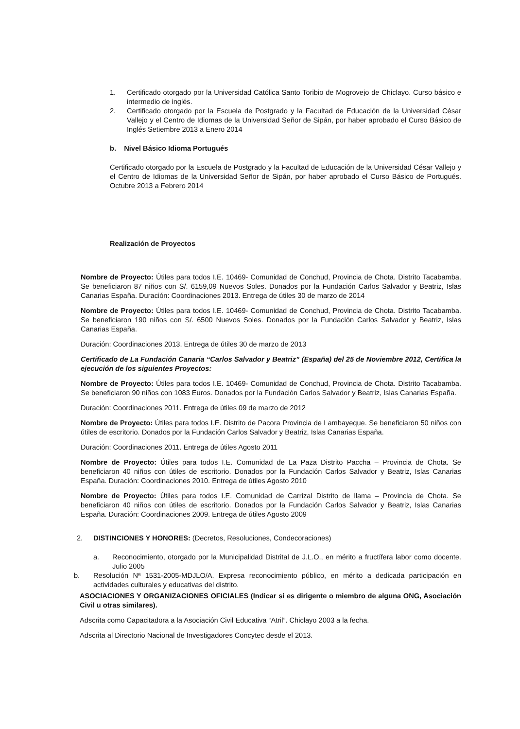1. Certificado otorgado por la Universidad Católica Santo Toribio de Mogrovejo de Chiclayo. Curso básico e intermedio de inglés.
2. Certificado otorgado por la Escuela de Postgrado y la Facultad de Educación de la Universidad César Vallejo y el Centro de Idiomas de la Universidad Señor de Sipán, por haber aprobado el Curso Básico de Inglés Setiembre 2013 a Enero 2014
b. Nivel Básico Idioma Portugués
Certificado otorgado por la Escuela de Postgrado y la Facultad de Educación de la Universidad César Vallejo y el Centro de Idiomas de la Universidad Señor de Sipán, por haber aprobado el Curso Básico de Portugués. Octubre 2013 a Febrero 2014
Realización de Proyectos
Nombre de Proyecto: Útiles para todos I.E. 10469- Comunidad de Conchud, Provincia de Chota. Distrito Tacabamba. Se beneficiaron 87 niños con S/. 6159,09 Nuevos Soles. Donados por la Fundación Carlos Salvador y Beatriz, Islas Canarias España. Duración: Coordinaciones 2013. Entrega de útiles 30 de marzo de 2014
Nombre de Proyecto: Útiles para todos I.E. 10469- Comunidad de Conchud, Provincia de Chota. Distrito Tacabamba. Se beneficiaron 190 niños con S/. 6500 Nuevos Soles. Donados por la Fundación Carlos Salvador y Beatriz, Islas Canarias España.
Duración: Coordinaciones 2013. Entrega de útiles 30 de marzo de 2013
Certificado de La Fundación Canaria “Carlos Salvador y Beatriz” (España) del 25 de Noviembre 2012, Certifica la ejecución de los siguientes Proyectos:
Nombre de Proyecto: Útiles para todos I.E. 10469- Comunidad de Conchud, Provincia de Chota. Distrito Tacabamba. Se beneficiaron 90 niños con 1083 Euros. Donados por la Fundación Carlos Salvador y Beatriz, Islas Canarias España.
Duración: Coordinaciones 2011. Entrega de útiles 09 de marzo de 2012
Nombre de Proyecto: Útiles para todos I.E. Distrito de Pacora Provincia de Lambayeque. Se beneficiaron 50 niños con útiles de escritorio. Donados por la Fundación Carlos Salvador y Beatriz, Islas Canarias España.
Duración: Coordinaciones 2011. Entrega de útiles Agosto 2011
Nombre de Proyecto: Útiles para todos I.E. Comunidad de La Paza Distrito Paccha – Provincia de Chota. Se beneficiaron 40 niños con útiles de escritorio. Donados por la Fundación Carlos Salvador y Beatriz, Islas Canarias España. Duración: Coordinaciones 2010. Entrega de útiles Agosto 2010
Nombre de Proyecto: Útiles para todos I.E. Comunidad de Carrizal Distrito de llama – Provincia de Chota. Se beneficiaron 40 niños con útiles de escritorio. Donados por la Fundación Carlos Salvador y Beatriz, Islas Canarias España. Duración: Coordinaciones 2009. Entrega de útiles Agosto 2009
2. DISTINCIONES Y HONORES: (Decretos, Resoluciones, Condecoraciones)
a. Reconocimiento, otorgado por la Municipalidad Distrital de J.L.O., en mérito a fructífera labor como docente. Julio 2005
b. Resolución Nª 1531-2005-MDJLO/A. Expresa reconocimiento público, en mérito a dedicada participación en actividades culturales y educativas del distrito.
ASOCIACIONES Y ORGANIZACIONES OFICIALES (Indicar si es dirigente o miembro de alguna ONG, Asociación Civil u otras similares).
Adscrita como Capacitadora a la Asociación Civil Educativa “Atril”. Chiclayo 2003 a la fecha.
Adscrita al Directorio Nacional de Investigadores Concytec desde el 2013.